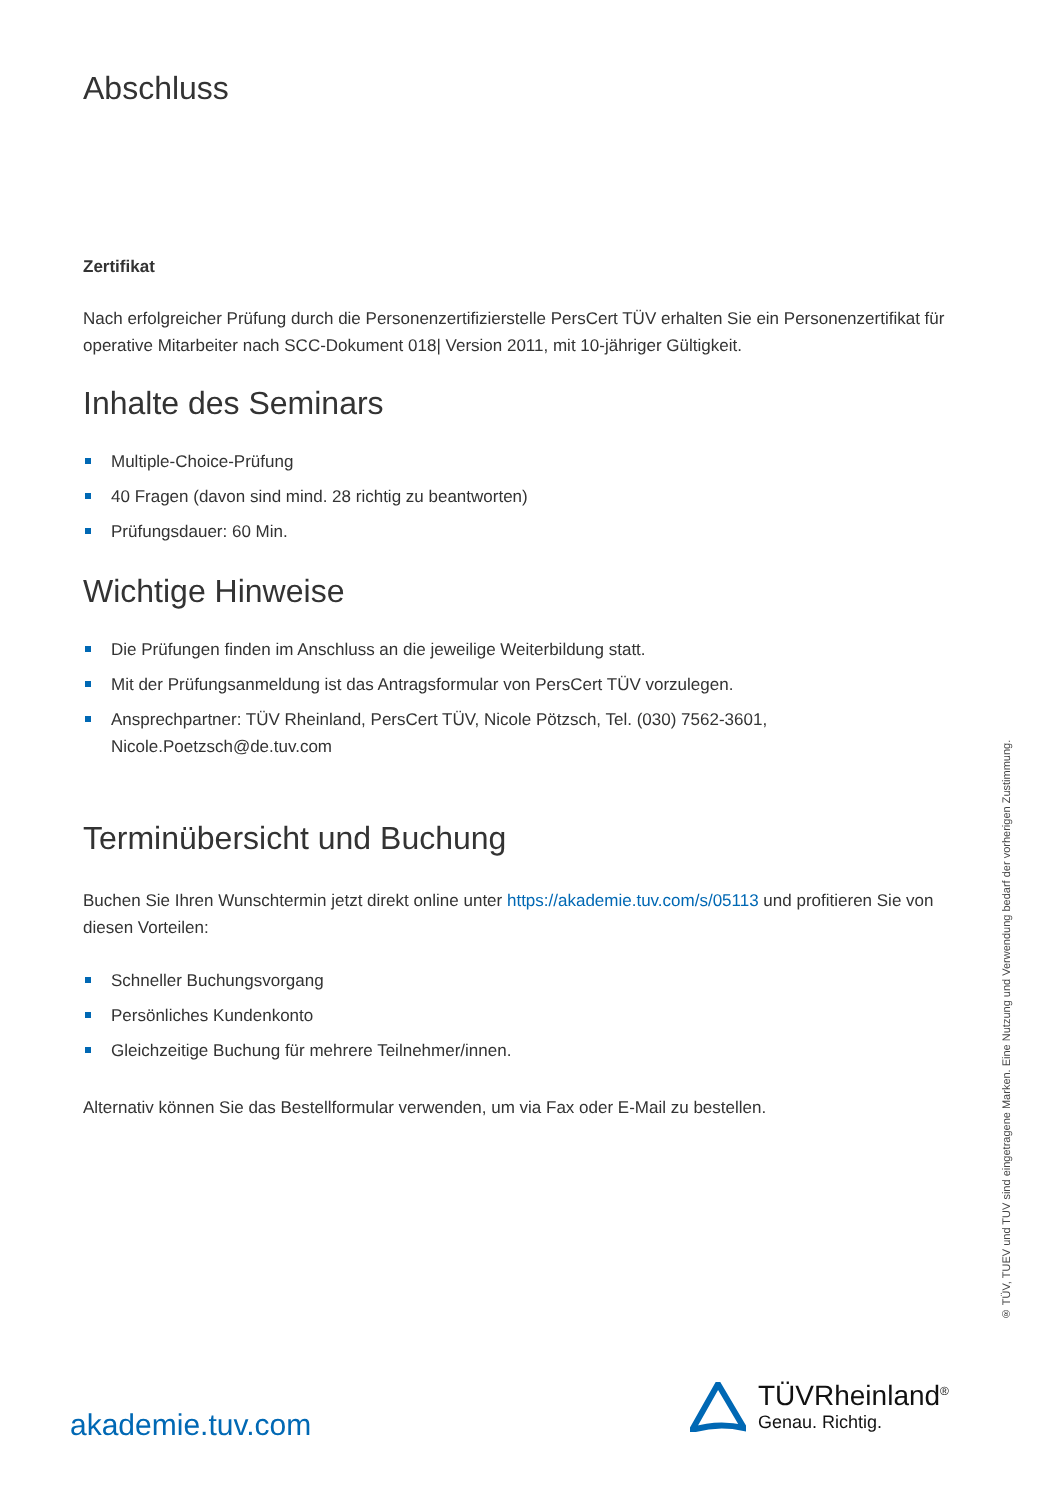Abschluss
Zertifikat
Nach erfolgreicher Prüfung durch die Personenzertifizierstelle PersCert TÜV erhalten Sie ein Personenzertifikat für operative Mitarbeiter nach SCC-Dokument 018| Version 2011, mit 10-jähriger Gültigkeit.
Inhalte des Seminars
Multiple-Choice-Prüfung
40 Fragen (davon sind mind. 28 richtig zu beantworten)
Prüfungsdauer: 60 Min.
Wichtige Hinweise
Die Prüfungen finden im Anschluss an die jeweilige Weiterbildung statt.
Mit der Prüfungsanmeldung ist das Antragsformular von PersCert TÜV vorzulegen.
Ansprechpartner: TÜV Rheinland, PersCert TÜV, Nicole Pötzsch, Tel. (030) 7562-3601, Nicole.Poetzsch@de.tuv.com
Terminübersicht und Buchung
Buchen Sie Ihren Wunschtermin jetzt direkt online unter https://akademie.tuv.com/s/05113 und profitieren Sie von diesen Vorteilen:
Schneller Buchungsvorgang
Persönliches Kundenkonto
Gleichzeitige Buchung für mehrere Teilnehmer/innen.
Alternativ können Sie das Bestellformular verwenden, um via Fax oder E-Mail zu bestellen.
® TÜV, TUEV und TUV sind eingetragene Marken. Eine Nutzung und Verwendung bedarf der vorherigen Zustimmung.
akademie.tuv.com
TÜVRheinland<sup>®</sup>
Genau. Richtig.